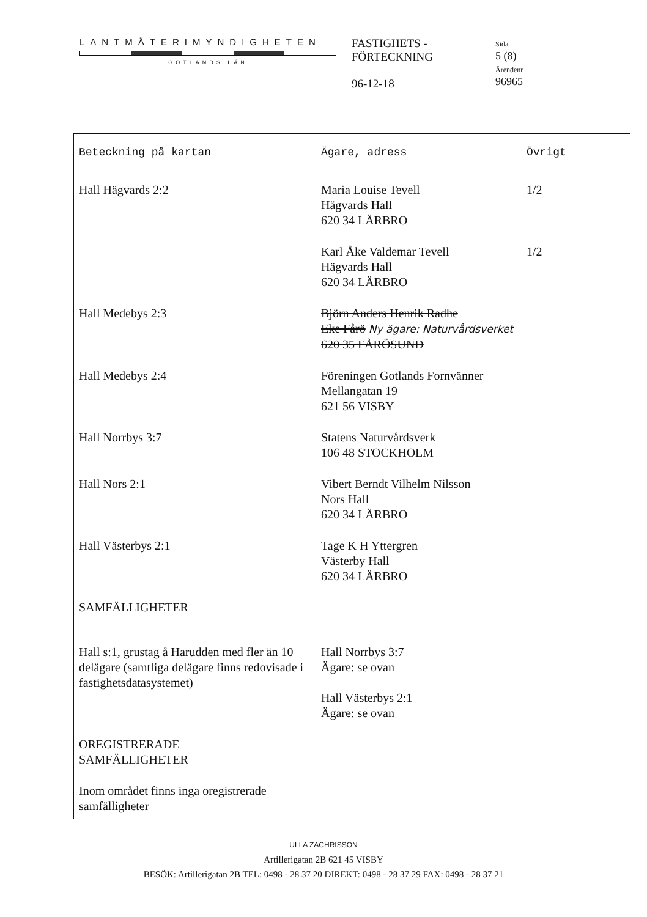LANTMÄTERIMYNDIGHETEN
GOTLANDS LÄN
FASTIGHETS -
FÖRTECKNING
96-12-18
Sida
5 (8)
Ärendenr
96965
| Beteckning på kartan | Ägare, adress | Övrigt |
| --- | --- | --- |
| Hall Hägvards 2:2 | Maria Louise Tevell Hägvards Hall 620 34 LÄRBRO | 1/2 |
| | Karl Åke Valdemar Tevell Hägvards Hall 620 34 LÄRBRO | 1/2 |
| Hall Medebys 2:3 | Björn Anders Henrik Radhe Eke Fårö Ny ägare: Naturvårdsverket 620 35 FÅRÖSUND | |
| Hall Medebys 2:4 | Föreningen Gotlands Fornvänner Mellangatan 19 621 56 VISBY | |
| Hall Norrbys 3:7 | Statens Naturvårdsverk 106 48 STOCKHOLM | |
| Hall Nors 2:1 | Vibert Berndt Vilhelm Nilsson Nors Hall 620 34 LÄRBRO | |
| Hall Västerbys 2:1 | Tage K H Yttergren Västerby Hall 620 34 LÄRBRO | |
| SAMFÄLLIGHETER | | |
| Hall s:1, grustag å Harudden med fler än 10 delägare (samtliga delägare finns redovisade i fastighetsdatasystemet) | Hall Norrbys 3:7 Ägare: se ovan Hall Västerbys 2:1 Ägare: se ovan | |
| OREGISTRERADE SAMFÄLLIGHETER | | |
| Inom området finns inga oregistrerade samfälligheter | | |
ULLA ZACHRISSON
Artillerigatan 2B 621 45 VISBY
BESÖK: Artillerigatan 2B TEL: 0498 - 28 37 20 DIREKT: 0498 - 28 37 29 FAX: 0498 - 28 37 21